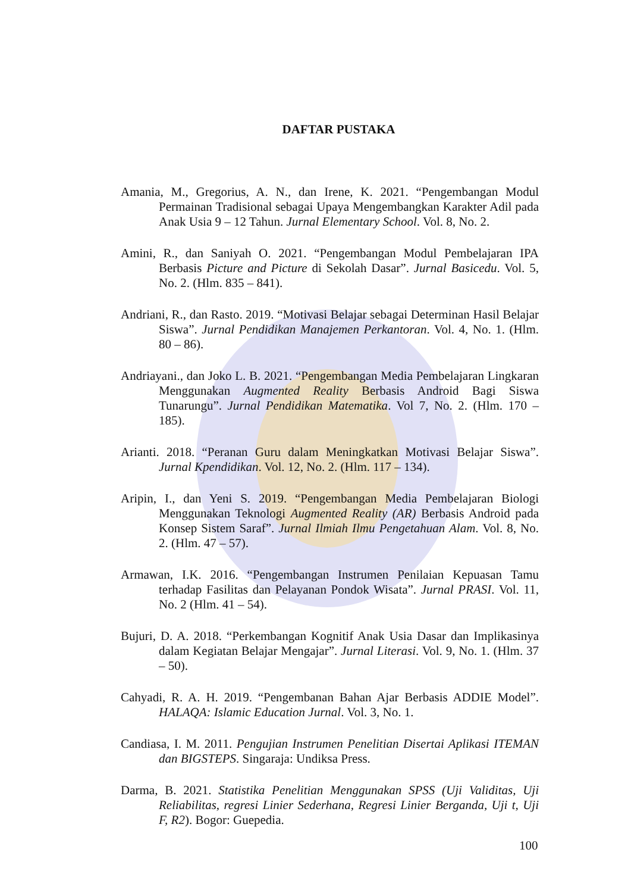DAFTAR PUSTAKA
Amania, M., Gregorius, A. N., dan Irene, K. 2021. “Pengembangan Modul Permainan Tradisional sebagai Upaya Mengembangkan Karakter Adil pada Anak Usia 9 – 12 Tahun. Jurnal Elementary School. Vol. 8, No. 2.
Amini, R., dan Saniyah O. 2021. “Pengembangan Modul Pembelajaran IPA Berbasis Picture and Picture di Sekolah Dasar”. Jurnal Basicedu. Vol. 5, No. 2. (Hlm. 835 – 841).
Andriani, R., dan Rasto. 2019. “Motivasi Belajar sebagai Determinan Hasil Belajar Siswa”. Jurnal Pendidikan Manajemen Perkantoran. Vol. 4, No. 1. (Hlm. 80 – 86).
Andriayani., dan Joko L. B. 2021. “Pengembangan Media Pembelajaran Lingkaran Menggunakan Augmented Reality Berbasis Android Bagi Siswa Tunarungu”. Jurnal Pendidikan Matematika. Vol 7, No. 2. (Hlm. 170 – 185).
Arianti. 2018. “Peranan Guru dalam Meningkatkan Motivasi Belajar Siswa”. Jurnal Kpendidikan. Vol. 12, No. 2. (Hlm. 117 – 134).
Aripin, I., dan Yeni S. 2019. “Pengembangan Media Pembelajaran Biologi Menggunakan Teknologi Augmented Reality (AR) Berbasis Android pada Konsep Sistem Saraf”. Jurnal Ilmiah Ilmu Pengetahuan Alam. Vol. 8, No. 2. (Hlm. 47 – 57).
Armawan, I.K. 2016. “Pengembangan Instrumen Penilaian Kepuasan Tamu terhadap Fasilitas dan Pelayanan Pondok Wisata”. Jurnal PRASI. Vol. 11, No. 2 (Hlm. 41 – 54).
Bujuri, D. A. 2018. “Perkembangan Kognitif Anak Usia Dasar dan Implikasinya dalam Kegiatan Belajar Mengajar”. Jurnal Literasi. Vol. 9, No. 1. (Hlm. 37 – 50).
Cahyadi, R. A. H. 2019. “Pengembanan Bahan Ajar Berbasis ADDIE Model”. HALAQA: Islamic Education Jurnal. Vol. 3, No. 1.
Candiasa, I. M. 2011. Pengujian Instrumen Penelitian Disertai Aplikasi ITEMAN dan BIGSTEPS. Singaraja: Undiksa Press.
Darma, B. 2021. Statistika Penelitian Menggunakan SPSS (Uji Validitas, Uji Reliabilitas, regresi Linier Sederhana, Regresi Linier Berganda, Uji t, Uji F, R2). Bogor: Guepedia.
100